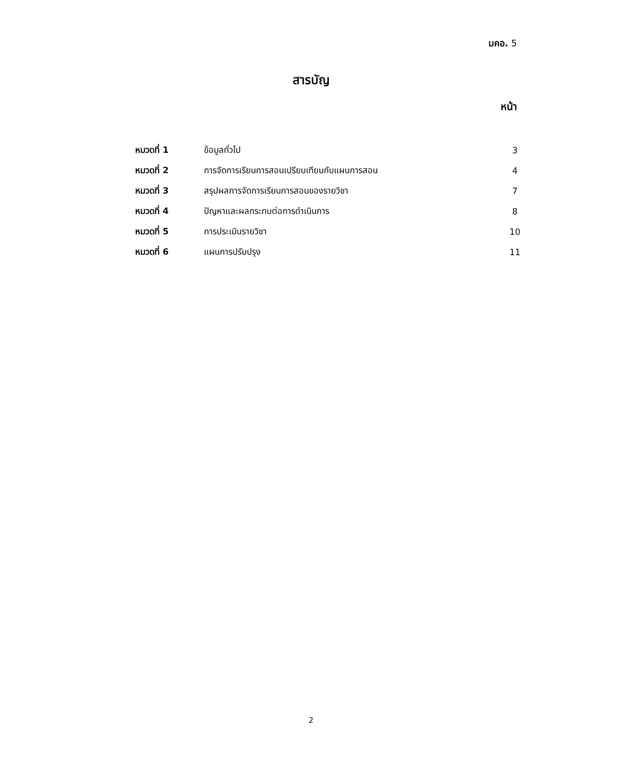มคอ. 5
สารบัญ
หน้า
| หมวดที่ 1 | ข้อมูลทั่วไป | 3 |
| หมวดที่ 2 | การจัดการเรียนการสอนเปรียบเทียบกับแผนการสอน | 4 |
| หมวดที่ 3 | สรุปผลการจัดการเรียนการสอนของรายวิชา | 7 |
| หมวดที่ 4 | ปัญหาและผลกระทบต่อการดำเนินการ | 8 |
| หมวดที่ 5 | การประเมินรายวิชา | 10 |
| หมวดที่ 6 | แผนการปรับปรุง | 11 |
2